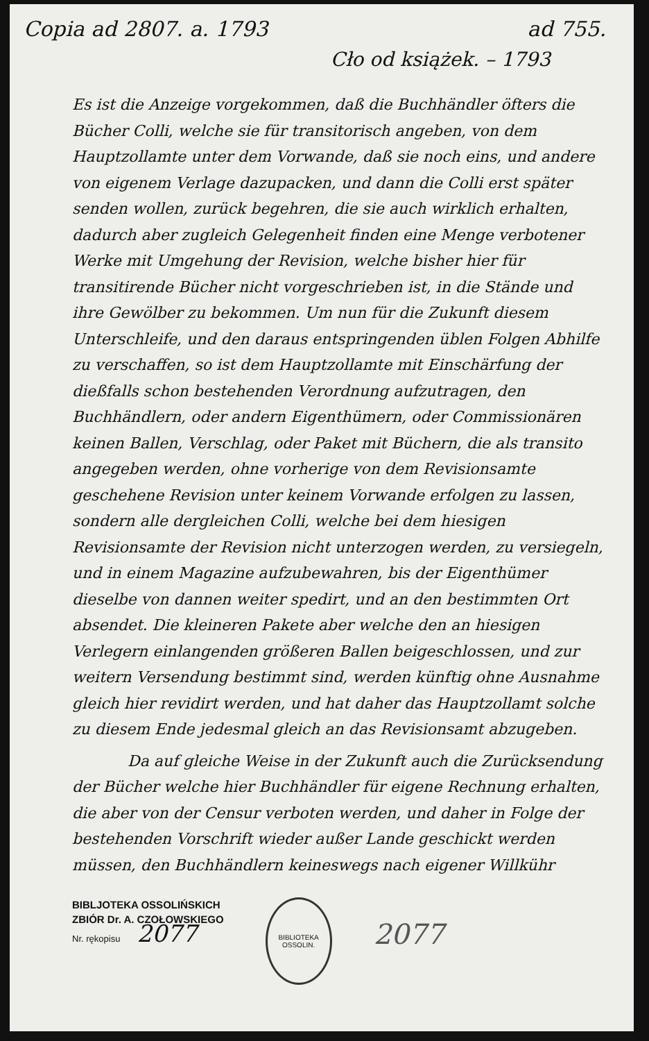Copia ad 2807. a. 1793 ad 755.
Cło od książek. – 1793
Es ist die Anzeige vorgekommen, daß die Buchhändler öfters die Bücher Colli, welche sie für transitorisch angeben, von dem Hauptzollamte unter dem Vorwande, daß sie noch eins, und andere von eigenem Verlage dazupacken, und dann die Colli erst später senden wollen, zurück begehren, die sie auch wirklich erhalten, dadurch aber zugleich Gelegenheit finden eine Menge verbotener Werke mit Umgehung der Revision, welche bisher hier für transitirende Bücher nicht vorgeschrieben ist, in die Stände und ihre Gewölber zu bekommen. Um nun für die Zukunft diesem Unterschleife, und den daraus entspringenden üblen Folgen Abhilfe zu verschaffen, so ist dem Hauptzollamte mit Einschärfung der dießfalls schon bestehenden Verordnung aufzutragen, den Buchhändlern, oder andern Eigenthümern, oder Commissionären keinen Ballen, Verschlag, oder Paket mit Büchern, die als transito angegeben werden, ohne vorherige von dem Revisionsamte geschehene Revision unter keinem Vorwande erfolgen zu lassen, sondern alle dergleichen Colli, welche bei dem hiesigen Revisionsamte der Revision nicht unterzogen werden, zu versiegeln, und in einem Magazine aufzubewahren, bis der Eigenthümer dieselbe von dannen weiter spedirt, und an den bestimmten Ort absendet. Die kleineren Pakete aber welche den an hiesigen Verlegern einlangenden größeren Ballen beigeschlossen, und zur weitern Versendung bestimmt sind, werden künftig ohne Ausnahme gleich hier revidirt werden, und hat daher das Hauptzollamt solche zu diesem Ende jedesmal gleich an das Revisionsamt abzugeben.
Da auf gleiche Weise in der Zukunft auch die Zurücksendung der Bücher welche hier Buchhändler für eigene Rechnung erhalten, die aber von der Censur verboten werden, und daher in Folge der bestehenden Vorschrift wieder außer Lande geschickt werden müssen, den Buchhändlern keineswegs nach eigener Willkühr
BIBLJOTEKA OSSOLIŃSKICH
ZBIÓR Dr. A. CZOŁOWSKIEGO
Nr. rękopisu 2077
BIBLIOTEKA OSSOLIN.
2077